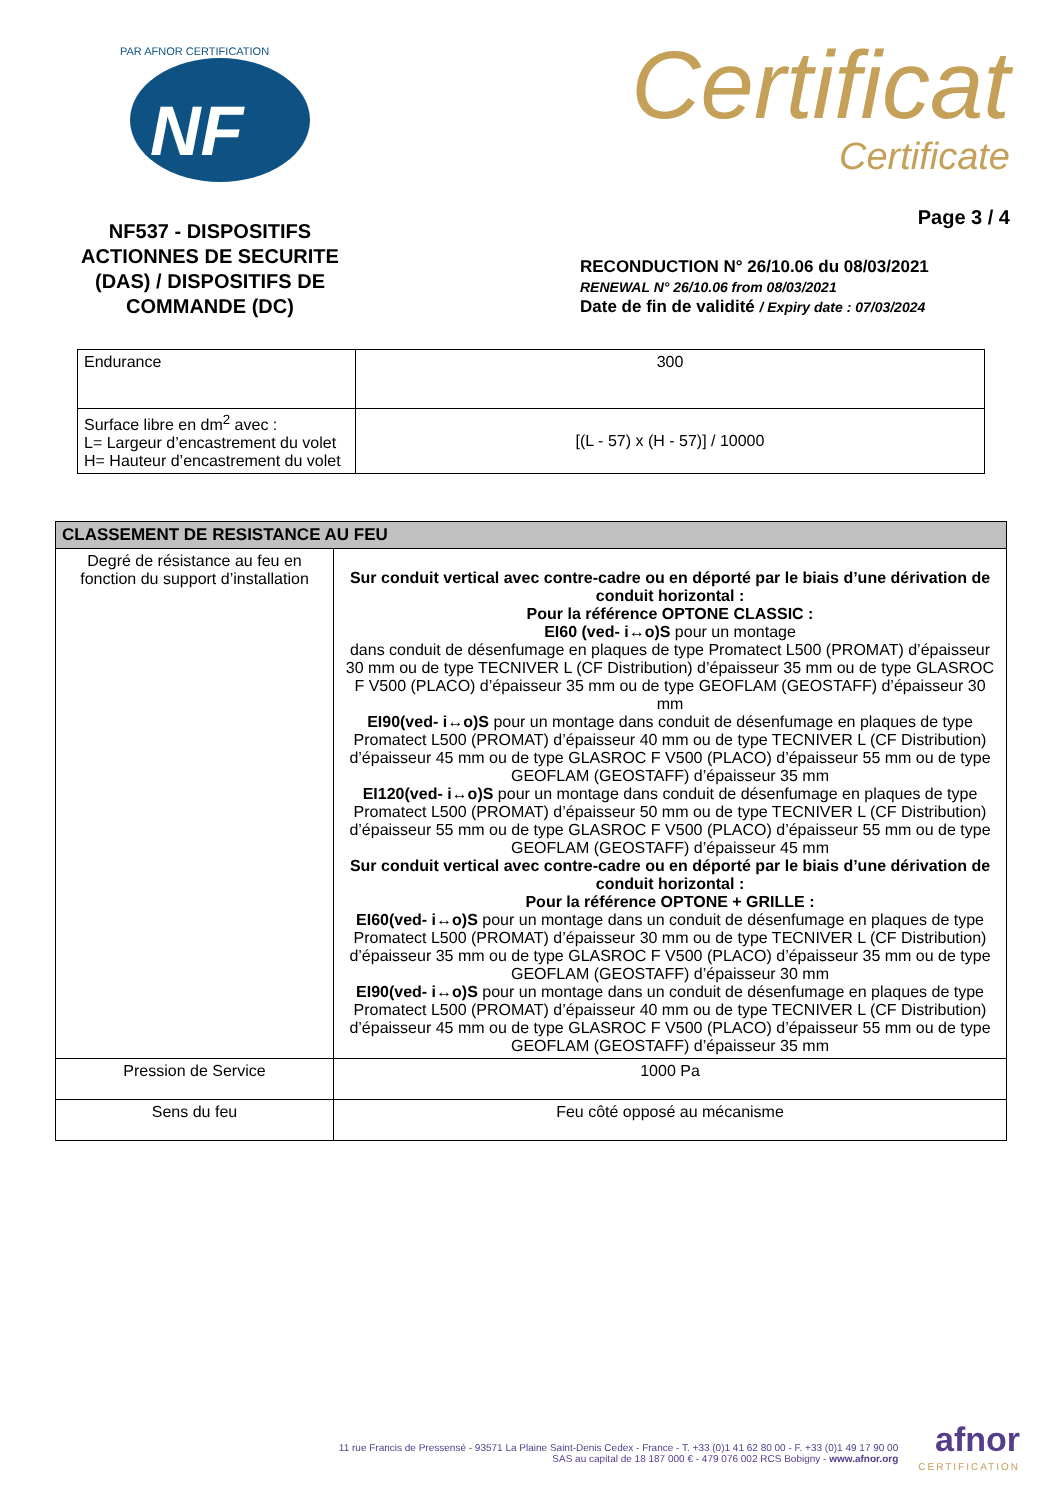NF
PAR AFNOR CERTIFICATION
NF537 - DISPOSITIFS ACTIONNES DE SECURITE (DAS) / DISPOSITIFS DE COMMANDE (DC)
Certificat
Certificate
Page 3 / 4
RECONDUCTION N° 26/10.06 du 08/03/2021
RENEWAL N° 26/10.06 from 08/03/2021
Date de fin de validité / Expiry date : 07/03/2024
| Endurance | 300 |
| Surface libre en dm<sup>2</sup> avec : L= Largeur d’encastrement du volet H= Hauteur d’encastrement du volet | [(L - 57) x (H - 57)] / 10000 |
| CLASSEMENT DE RESISTANCE AU FEU | |
| --- | --- |
| Degré de résistance au feu en fonction du support d’installation | Sur conduit vertical avec contre-cadre ou en déporté par le biais d’une dérivation de conduit horizontal : Pour la référence OPTONE CLASSIC : EI60 (ved- i↔o)S pour un montage dans conduit de désenfumage en plaques de type Promatect L500 (PROMAT) d’épaisseur 30 mm ou de type TECNIVER L (CF Distribution) d’épaisseur 35 mm ou de type GLASROC F V500 (PLACO) d’épaisseur 35 mm ou de type GEOFLAM (GEOSTAFF) d’épaisseur 30 mm EI90(ved- i↔o)S pour un montage dans conduit de désenfumage en plaques de type Promatect L500 (PROMAT) d’épaisseur 40 mm ou de type TECNIVER L (CF Distribution) d’épaisseur 45 mm ou de type GLASROC F V500 (PLACO) d’épaisseur 55 mm ou de type GEOFLAM (GEOSTAFF) d’épaisseur 35 mm EI120(ved- i↔o)S pour un montage dans conduit de désenfumage en plaques de type Promatect L500 (PROMAT) d’épaisseur 50 mm ou de type TECNIVER L (CF Distribution) d’épaisseur 55 mm ou de type GLASROC F V500 (PLACO) d’épaisseur 55 mm ou de type GEOFLAM (GEOSTAFF) d’épaisseur 45 mm Sur conduit vertical avec contre-cadre ou en déporté par le biais d’une dérivation de conduit horizontal : Pour la référence OPTONE + GRILLE : EI60(ved- i↔o)S pour un montage dans un conduit de désenfumage en plaques de type Promatect L500 (PROMAT) d’épaisseur 30 mm ou de type TECNIVER L (CF Distribution) d’épaisseur 35 mm ou de type GLASROC F V500 (PLACO) d’épaisseur 35 mm ou de type GEOFLAM (GEOSTAFF) d’épaisseur 30 mm EI90(ved- i↔o)S pour un montage dans un conduit de désenfumage en plaques de type Promatect L500 (PROMAT) d’épaisseur 40 mm ou de type TECNIVER L (CF Distribution) d’épaisseur 45 mm ou de type GLASROC F V500 (PLACO) d’épaisseur 55 mm ou de type GEOFLAM (GEOSTAFF) d’épaisseur 35 mm |
| Pression de Service | 1000 Pa |
| Sens du feu | Feu côté opposé au mécanisme |
11 rue Francis de Pressensé - 93571 La Plaine Saint-Denis Cedex - France - T. +33 (0)1 41 62 80 00 - F. +33 (0)1 49 17 90 00
SAS au capital de 18 187 000 € - 479 076 002 RCS Bobigny - www.afnor.org
afnor
CERTIFICATION